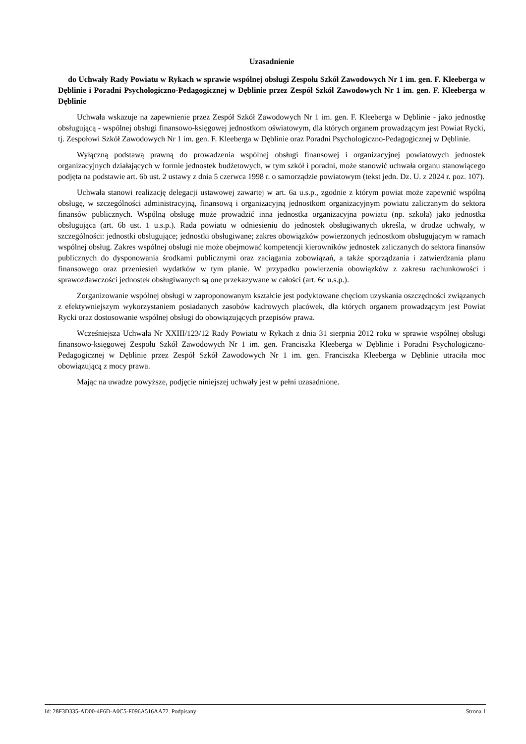Uzasadnienie
do Uchwały Rady Powiatu w Rykach w sprawie wspólnej obsługi Zespołu Szkół Zawodowych Nr 1 im. gen. F. Kleeberga w Dęblinie i Poradni Psychologiczno-Pedagogicznej w Dęblinie przez Zespół Szkół Zawodowych Nr 1 im. gen. F. Kleeberga w Dęblinie
Uchwała wskazuje na zapewnienie przez Zespół Szkół Zawodowych Nr 1 im. gen. F. Kleeberga w Dęblinie - jako jednostkę obsługującą - wspólnej obsługi finansowo-księgowej jednostkom oświatowym, dla których organem prowadzącym jest Powiat Rycki, tj. Zespołowi Szkół Zawodowych Nr 1 im. gen. F. Kleeberga w Dęblinie oraz Poradni Psychologiczno-Pedagogicznej w Dęblinie.
Wyłączną podstawą prawną do prowadzenia wspólnej obsługi finansowej i organizacyjnej powiatowych jednostek organizacyjnych działających w formie jednostek budżetowych, w tym szkół i poradni, może stanowić uchwała organu stanowiącego podjęta na podstawie art. 6b ust. 2 ustawy z dnia 5 czerwca 1998 r. o samorządzie powiatowym (tekst jedn. Dz. U. z 2024 r. poz. 107).
Uchwała stanowi realizację delegacji ustawowej zawartej w art. 6a u.s.p., zgodnie z którym powiat może zapewnić wspólną obsługę, w szczególności administracyjną, finansową i organizacyjną jednostkom organizacyjnym powiatu zaliczanym do sektora finansów publicznych. Wspólną obsługę może prowadzić inna jednostka organizacyjna powiatu (np. szkoła) jako jednostka obsługująca (art. 6b ust. 1 u.s.p.). Rada powiatu w odniesieniu do jednostek obsługiwanych określa, w drodze uchwały, w szczególności: jednostki obsługujące; jednostki obsługiwane; zakres obowiązków powierzonych jednostkom obsługującym w ramach wspólnej obsług. Zakres wspólnej obsługi nie może obejmować kompetencji kierowników jednostek zaliczanych do sektora finansów publicznych do dysponowania środkami publicznymi oraz zaciągania zobowiązań, a także sporządzania i zatwierdzania planu finansowego oraz przeniesień wydatków w tym planie. W przypadku powierzenia obowiązków z zakresu rachunkowości i sprawozdawczości jednostek obsługiwanych są one przekazywane w całości (art. 6c u.s.p.).
Zorganizowanie wspólnej obsługi w zaproponowanym kształcie jest podyktowane chęciom uzyskania oszczędności związanych z efektywniejszym wykorzystaniem posiadanych zasobów kadrowych placówek, dla których organem prowadzącym jest Powiat Rycki oraz dostosowanie wspólnej obsługi do obowiązujących przepisów prawa.
Wcześniejsza Uchwała Nr XXIII/123/12 Rady Powiatu w Rykach z dnia 31 sierpnia 2012 roku w sprawie wspólnej obsługi finansowo-księgowej Zespołu Szkół Zawodowych Nr 1 im. gen. Franciszka Kleeberga w Dęblinie i Poradni Psychologiczno-Pedagogicznej w Dęblinie przez Zespół Szkół Zawodowych Nr 1 im. gen. Franciszka Kleeberga w Dęblinie utraciła moc obowiązującą z mocy prawa.
Mając na uwadze powyższe, podjęcie niniejszej uchwały jest w pełni uzasadnione.
Id: 28F3D335-AD00-4F6D-A0C5-F096A516AA72. Podpisany Strona 1